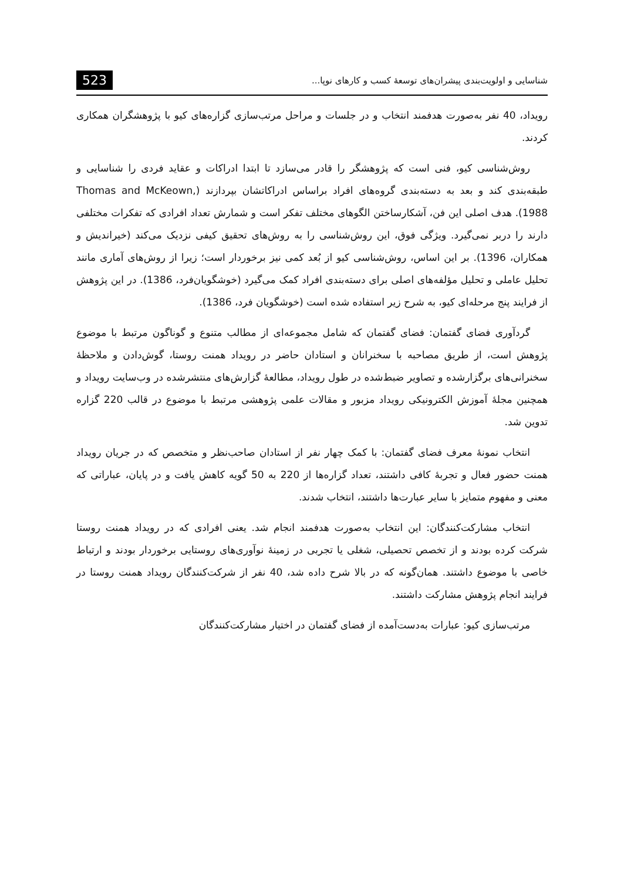شناسایی و اولویت‌بندی پیشران‌های توسعهٔ کسب و کارهای نوپا... 523
رویداد، 40 نفر به‌صورت هدفمند انتخاب و در جلسات و مراحل مرتب‌سازی گزاره‌های کیو با پژوهشگران همکاری کردند.
روش‌شناسی کیو، فنی است که پژوهشگر را قادر می‌سازد تا ابتدا ادراکات و عقاید فردی را شناسایی و طبقه‌بندی کند و بعد به دسته‌بندی گروه‌های افراد براساس ادراکاتشان بپردازند (Thomas and McKeown, 1988). هدف اصلی این فن، آشکارساختن الگوهای مختلف تفکر است و شمارش تعداد افرادی که تفکرات مختلفی دارند را دربر نمی‌گیرد. ویژگی فوق، این روش‌شناسی را به روش‌های تحقیق کیفی نزدیک می‌کند (خیراندیش و همکاران، 1396). بر این اساس، روش‌شناسی کیو از بُعد کمی نیز برخوردار است؛ زیرا از روش‌های آماری مانند تحلیل عاملی و تحلیل مؤلفه‌های اصلی برای دسته‌بندی افراد کمک می‌گیرد (خوشگویان‌فرد، 1386). در این پژوهش از فرایند پنج مرحله‌ای کیو، به شرح زیر استفاده شده است (خوشگویان فرد، 1386).
گردآوری فضای گفتمان: فضای گفتمان که شامل مجموعه‌ای از مطالب متنوع و گوناگون مرتبط با موضوع پژوهش است، از طریق مصاحبه با سخنرانان و استادان حاضر در رویداد همنت روستا، گوش‌دادن و ملاحظهٔ سخنرانی‌های برگزارشده و تصاویر ضبط‌شده در طول رویداد، مطالعهٔ گزارش‌های منتشرشده در وب‌سایت رویداد و همچنین مجلهٔ آموزش الکترونیکی رویداد مزبور و مقالات علمی پژوهشی مرتبط با موضوع در قالب 220 گزاره تدوین شد.
انتخاب نمونهٔ معرف فضای گفتمان: با کمک چهار نفر از استادان صاحب‌نظر و متخصص که در جریان رویداد همنت حضور فعال و تجربهٔ کافی داشتند، تعداد گزاره‌ها از 220 به 50 گویه کاهش یافت و در پایان، عباراتی که معنی و مفهوم متمایز با سایر عبارت‌ها داشتند، انتخاب شدند.
انتخاب مشارکت‌کنندگان: این انتخاب به‌صورت هدفمند انجام شد. یعنی افرادی که در رویداد همنت روستا شرکت کرده بودند و از تخصص تحصیلی، شغلی یا تجربی در زمینهٔ نوآوری‌های روستایی برخوردار بودند و ارتباط خاصی با موضوع داشتند. همان‌گونه که در بالا شرح داده شد، 40 نفر از شرکت‌کنندگان رویداد همنت روستا در فرایند انجام پژوهش مشارکت داشتند.
مرتب‌سازی کیو: عبارات به‌دست‌آمده از فضای گفتمان در اختیار مشارکت‌کنندگان